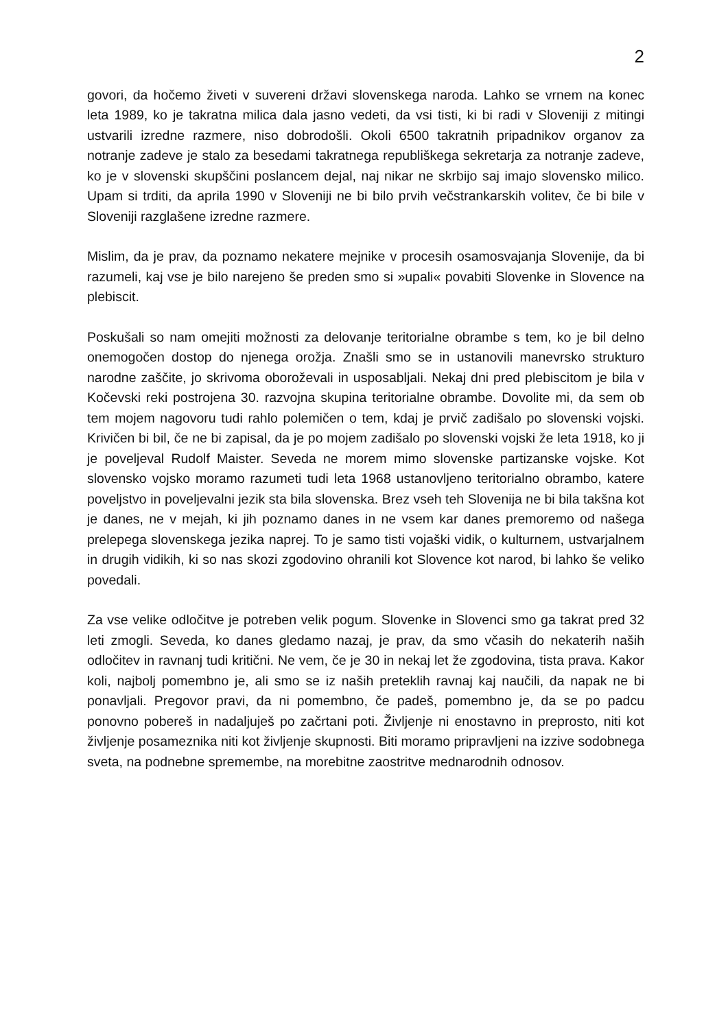2
govori, da hočemo živeti v suvereni državi slovenskega naroda. Lahko se vrnem na konec leta 1989, ko je takratna milica dala jasno vedeti, da vsi tisti, ki bi radi v Sloveniji z mitingi ustvarili izredne razmere, niso dobrodošli. Okoli 6500 takratnih pripadnikov organov za notranje zadeve je stalo za besedami takratnega republiškega sekretarja za notranje zadeve, ko je v slovenski skupščini poslancem dejal, naj nikar ne skrbijo saj imajo slovensko milico. Upam si trditi, da aprila 1990 v Sloveniji ne bi bilo prvih večstrankarskih volitev, če bi bile v Sloveniji razglašene izredne razmere.
Mislim, da je prav, da poznamo nekatere mejnike v procesih osamosvajanja Slovenije, da bi razumeli, kaj vse je bilo narejeno še preden smo si »upali« povabiti Slovenke in Slovence na plebiscit.
Poskušali so nam omejiti možnosti za delovanje teritorialne obrambe s tem, ko je bil delno onemogočen dostop do njenega orožja. Znašli smo se in ustanovili manevrsko strukturo narodne zaščite, jo skrivoma oboroževali in usposabljali. Nekaj dni pred plebiscitom je bila v Kočevski reki postrojena 30. razvojna skupina teritorialne obrambe. Dovolite mi, da sem ob tem mojem nagovoru tudi rahlo polemičen o tem, kdaj je prvič zadišalo po slovenski vojski. Krivičen bi bil, če ne bi zapisal, da je po mojem zadišalo po slovenski vojski že leta 1918, ko ji je poveljeval Rudolf Maister. Seveda ne morem mimo slovenske partizanske vojske. Kot slovensko vojsko moramo razumeti tudi leta 1968 ustanovljeno teritorialno obrambo, katere poveljstvo in poveljevalni jezik sta bila slovenska. Brez vseh teh Slovenija ne bi bila takšna kot je danes, ne v mejah, ki jih poznamo danes in ne vsem kar danes premoremo od našega prelepega slovenskega jezika naprej. To je samo tisti vojaški vidik, o kulturnem, ustvarjalnem in drugih vidikih, ki so nas skozi zgodovino ohranili kot Slovence kot narod, bi lahko še veliko povedali.
Za vse velike odločitve je potreben velik pogum. Slovenke in Slovenci smo ga takrat pred 32 leti zmogli. Seveda, ko danes gledamo nazaj, je prav, da smo včasih do nekaterih naših odločitev in ravnanj tudi kritični. Ne vem, če je 30 in nekaj let že zgodovina, tista prava. Kakor koli, najbolj pomembno je, ali smo se iz naših preteklih ravnaj kaj naučili, da napak ne bi ponavljali. Pregovor pravi, da ni pomembno, če padeš, pomembno je, da se po padcu ponovno pobereš in nadaljuješ po začrtani poti. Življenje ni enostavno in preprosto, niti kot življenje posameznika niti kot življenje skupnosti. Biti moramo pripravljeni na izzive sodobnega sveta, na podnebne spremembe, na morebitne zaostritve mednarodnih odnosov.